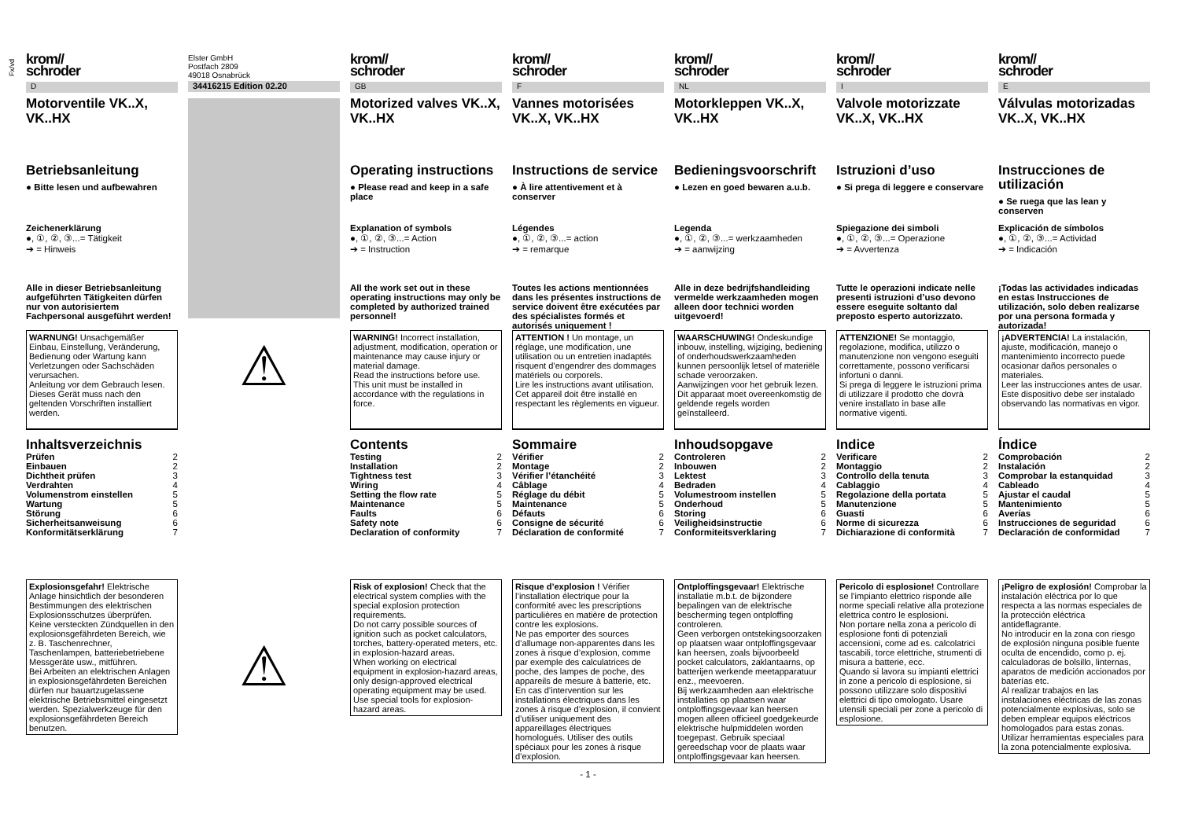Fx/vd
krom//
schroder
D
Motorventile VK..X, VK..HX
Betriebsanleitung
● Bitte lesen und aufbewahren
Zeichenerklärung
●, ①, ②, ③...= Tätigkeit
➔ = Hinweis
Alle in dieser Betriebsanleitung aufgeführten Tätigkeiten dürfen nur von autorisiertem Fachpersonal ausgeführt werden!
WARNUNG! Unsachgemäßer Einbau, Einstellung, Veränderung, Bedienung oder Wartung kann Verletzungen oder Sachschäden verursachen.
Anleitung vor dem Gebrauch lesen. Dieses Gerät muss nach den geltenden Vorschriften installiert werden.
Inhaltsverzeichnis
Prüfen 2
Einbauen 2
Dichtheit prüfen 3
Verdrahten 4
Volumenstrom einstellen 5
Wartung 5
Störung 6
Sicherheitsanweisung 6
Konformitätserklärung 7
Explosionsgefahr! Elektrische Anlage hinsichtlich der besonderen Bestimmungen des elektrischen Explosionsschutzes überprüfen.
Keine versteckten Zündquellen in den explosionsgefährdeten Bereich, wie z. B. Taschenrechner, Taschenlampen, batteriebetriebene Messgeräte usw., mitführen.
Bei Arbeiten an elektrischen Anlagen in explosionsgefährdeten Bereichen dürfen nur bauartzugelassene elektrische Betriebsmittel eingesetzt werden. Spezialwerkzeuge für den explosionsgefährdeten Bereich benutzen.
Elster GmbH
Postfach 2809
49018 Osnabrück
34416215 Edition 02.20
⚠
⚠
krom//
schroder
GB
Motorized valves VK..X, VK..HX
Operating instructions
● Please read and keep in a safe place
Explanation of symbols
●, ①, ②, ③...= Action
➔ = Instruction
All the work set out in these operating instructions may only be completed by authorized trained personnel!
WARNING! Incorrect installation, adjustment, modification, operation or maintenance may cause injury or material damage.
Read the instructions before use. This unit must be installed in accordance with the regulations in force.
Contents
Testing 2
Installation 2
Tightness test 3
Wiring 4
Setting the flow rate 5
Maintenance 5
Faults 6
Safety note 6
Declaration of conformity 7
Risk of explosion! Check that the electrical system complies with the special explosion protection requirements.
Do not carry possible sources of ignition such as pocket calculators, torches, battery-operated meters, etc. in explosion-hazard areas.
When working on electrical equipment in explosion-hazard areas, only design-approved electrical operating equipment may be used. Use special tools for explosion-hazard areas.
krom//
schroder
F
Vannes motorisées VK..X, VK..HX
Instructions de service
● À lire attentivement et à conserver
Légendes
●, ①, ②, ③...= action
➔ = remarque
Toutes les actions mentionnées dans les présentes instructions de service doivent être exécutées par des spécialistes formés et autorisés uniquement !
ATTENTION ! Un montage, un réglage, une modification, une utilisation ou un entretien inadaptés risquent d’engendrer des dommages matériels ou corporels.
Lire les instructions avant utilisation. Cet appareil doit être installé en respectant les règlements en vigueur.
Sommaire
Vérifier 2
Montage 2
Vérifier l’étanchéité 3
Câblage 4
Réglage du débit 5
Maintenance 5
Défauts 6
Consigne de sécurité 6
Déclaration de conformité 7
Risque d’explosion ! Vérifier l’installation électrique pour la conformité avec les prescriptions particulières en matière de protection contre les explosions.
Ne pas emporter des sources d’allumage non-apparentes dans les zones à risque d’explosion, comme par exemple des calculatrices de poche, des lampes de poche, des appareils de mesure à batterie, etc.
En cas d’intervention sur les installations électriques dans les zones à risque d’explosion, il convient d’utiliser uniquement des appareillages électriques homologués. Utiliser des outils spéciaux pour les zones à risque d’explosion.
- 1 -
krom//
schroder
NL
Motorkleppen VK..X, VK..HX
Bedieningsvoorschrift
● Lezen en goed bewaren a.u.b.
Legenda
●, ①, ②, ③...= werkzaamheden
➔ = aanwijzing
Alle in deze bedrijfshandleiding vermelde werkzaamheden mogen alleen door technici worden uitgevoerd!
WAARSCHUWING! Ondeskundige inbouw, instelling, wijziging, bediening of onderhoudswerkzaamheden kunnen persoonlijk letsel of materiële schade veroorzaken.
Aanwijzingen voor het gebruik lezen. Dit apparaat moet overeenkomstig de geldende regels worden geïnstalleerd.
Inhoudsopgave
Controleren 2
Inbouwen 2
Lektest 3
Bedraden 4
Volumestroom instellen 5
Onderhoud 5
Storing 6
Veiligheidsinstructie 6
Conformiteitsverklaring 7
Ontploffingsgevaar! Elektrische installatie m.b.t. de bijzondere bepalingen van de elektrische bescherming tegen ontploffing controleren.
Geen verborgen ontstekingsoorzaken op plaatsen waar ontploffingsgevaar kan heersen, zoals bijvoorbeeld pocket calculators, zaklantaarns, op batterijen werkende meetapparatuur enz., meevoeren.
Bij werkzaamheden aan elektrische installaties op plaatsen waar ontploffingsgevaar kan heersen mogen alleen officieel goedgekeurde elektrische hulpmiddelen worden toegepast. Gebruik speciaal gereedschap voor de plaats waar ontploffingsgevaar kan heersen.
krom//
schroder
I
Valvole motorizzate VK..X, VK..HX
Istruzioni d’uso
● Si prega di leggere e conservare
Spiegazione dei simboli
●, ①, ②, ③...= Operazione
➔ = Avvertenza
Tutte le operazioni indicate nelle presenti istruzioni d’uso devono essere eseguite soltanto dal preposto esperto autorizzato.
ATTENZIONE! Se montaggio, regolazione, modifica, utilizzo o manutenzione non vengono eseguiti correttamente, possono verificarsi infortuni o danni.
Si prega di leggere le istruzioni prima di utilizzare il prodotto che dovrà venire installato in base alle normative vigenti.
Indice
Verificare 2
Montaggio 2
Controllo della tenuta 3
Cablaggio 4
Regolazione della portata 5
Manutenzione 5
Guasti 6
Norme di sicurezza 6
Dichiarazione di conformità 7
Pericolo di esplosione! Controllare se l’impianto elettrico risponde alle norme speciali relative alla protezione elettrica contro le esplosioni.
Non portare nella zona a pericolo di esplosione fonti di potenziali accensioni, come ad es. calcolatrici tascabili, torce elettriche, strumenti di misura a batterie, ecc.
Quando si lavora su impianti elettrici in zone a pericolo di esplosione, si possono utilizzare solo dispositivi elettrici di tipo omologato. Usare utensili speciali per zone a pericolo di esplosione.
krom//
schroder
E
Válvulas motorizadas VK..X, VK..HX
Instrucciones de utilización
● Se ruega que las lean y conserven
Explicación de símbolos
●, ①, ②, ③...= Actividad
➔ = Indicación
¡Todas las actividades indicadas en estas Instrucciones de utilización, solo deben realizarse por una persona formada y autorizada!
¡ADVERTENCIA! La instalación, ajuste, modificación, manejo o mantenimiento incorrecto puede ocasionar daños personales o materiales.
Leer las instrucciones antes de usar. Este dispositivo debe ser instalado observando las normativas en vigor.
Índice
Comprobación 2
Instalación 2
Comprobar la estanquidad 3
Cableado 4
Ajustar el caudal 5
Mantenimiento 5
Averías 6
Instrucciones de seguridad 6
Declaración de conformidad 7
¡Peligro de explosión! Comprobar la instalación eléctrica por lo que respecta a las normas especiales de la protección eléctrica antideflagrante.
No introducir en la zona con riesgo de explosión ninguna posible fuente oculta de encendido, como p. ej. calculadoras de bolsillo, linternas, aparatos de medición accionados por baterías etc.
Al realizar trabajos en las instalaciones eléctricas de las zonas potencialmente explosivas, solo se deben emplear equipos eléctricos homologados para estas zonas. Utilizar herramientas especiales para la zona potencialmente explosiva.